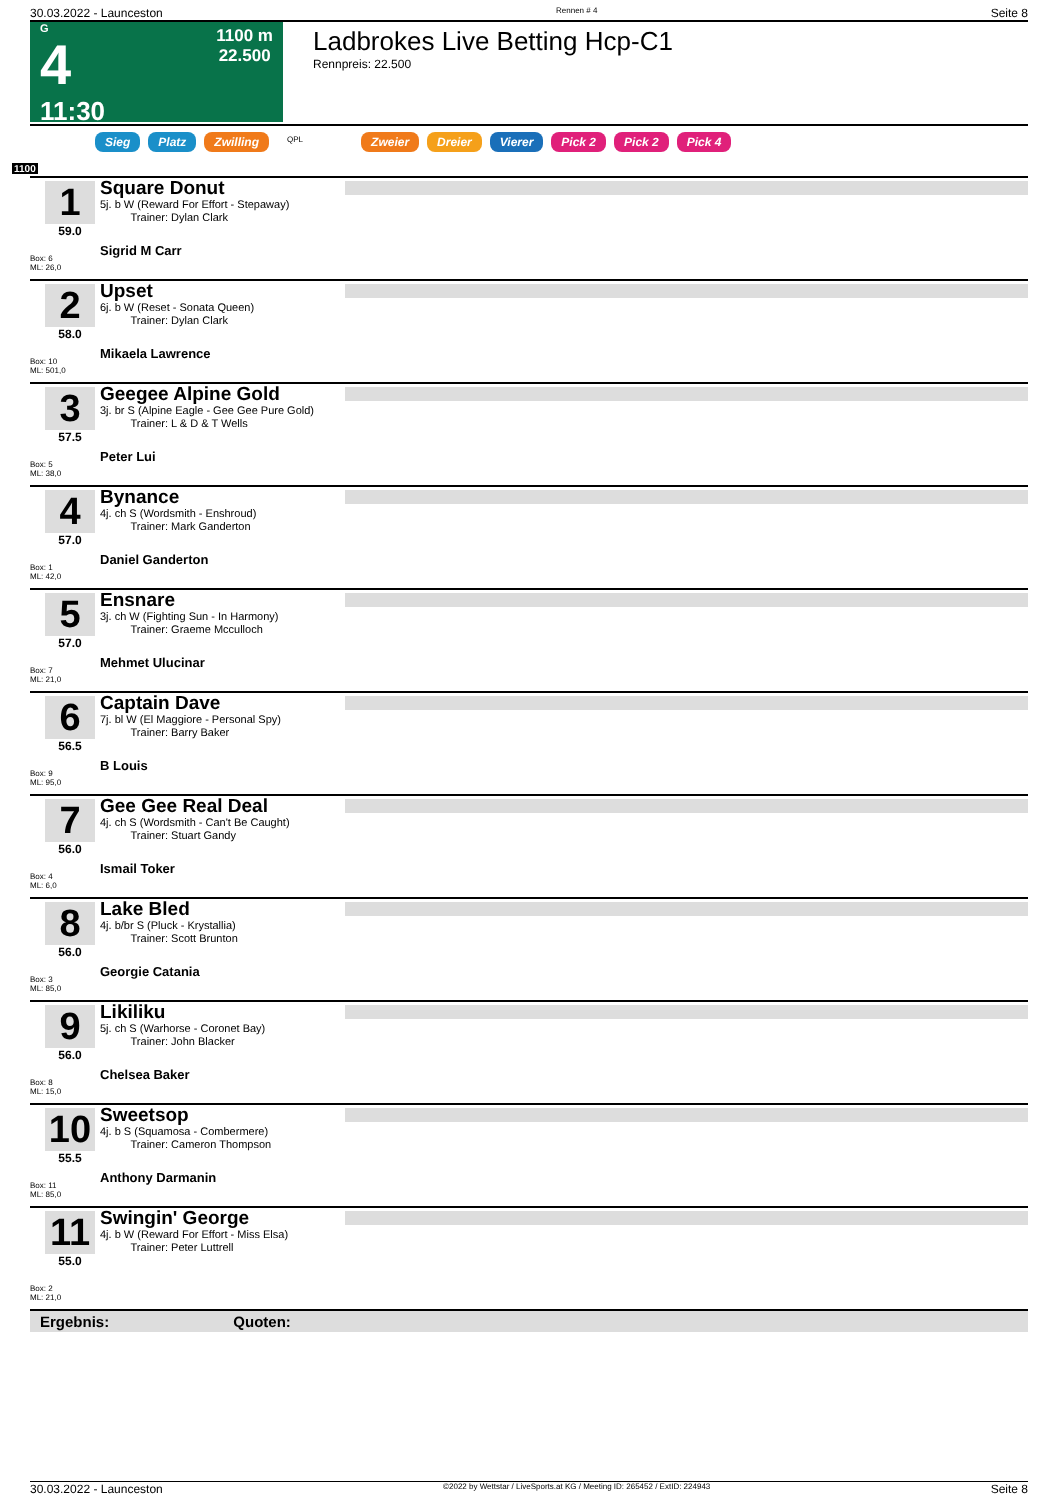30.03.2022 - Launceston Rennen # 4 Seite 8
G
4
11:30
1100 m
22.500
Ladbrokes Live Betting Hcp-C1
Rennpreis: 22.500
Sieg Platz Zwilling QPL Zweier Dreier Vierer Pick 2 Pick 2 Pick 4
1100
1
59.0
Box: 6
ML: 26,0
Square Donut
5j. b W (Reward For Effort - Stepaway)
Trainer: Dylan Clark
Sigrid M Carr
2
58.0
Box: 10
ML: 501,0
Upset
6j. b W (Reset - Sonata Queen)
Trainer: Dylan Clark
Mikaela Lawrence
3
57.5
Box: 5
ML: 38,0
Geegee Alpine Gold
3j. br S (Alpine Eagle - Gee Gee Pure Gold)
Trainer: L & D & T Wells
Peter Lui
4
57.0
Box: 1
ML: 42,0
Bynance
4j. ch S (Wordsmith - Enshroud)
Trainer: Mark Ganderton
Daniel Ganderton
5
57.0
Box: 7
ML: 21,0
Ensnare
3j. ch W (Fighting Sun - In Harmony)
Trainer: Graeme Mcculloch
Mehmet Ulucinar
6
56.5
Box: 9
ML: 95,0
Captain Dave
7j. bl W (El Maggiore - Personal Spy)
Trainer: Barry Baker
B Louis
7
56.0
Box: 4
ML: 6,0
Gee Gee Real Deal
4j. ch S (Wordsmith - Can't Be Caught)
Trainer: Stuart Gandy
Ismail Toker
8
56.0
Box: 3
ML: 85,0
Lake Bled
4j. b/br S (Pluck - Krystallia)
Trainer: Scott Brunton
Georgie Catania
9
56.0
Box: 8
ML: 15,0
Likiliku
5j. ch S (Warhorse - Coronet Bay)
Trainer: John Blacker
Chelsea Baker
10
55.5
Box: 11
ML: 85,0
Sweetsop
4j. b S (Squamosa - Combermere)
Trainer: Cameron Thompson
Anthony Darmanin
11
55.0
Box: 2
ML: 21,0
Swingin' George
4j. b W (Reward For Effort - Miss Elsa)
Trainer: Peter Luttrell
Ergebnis: Quoten:
30.03.2022 - Launceston ©2022 by Wettstar / LiveSports.at KG / Meeting ID: 265452 / ExtID: 224943 Seite 8